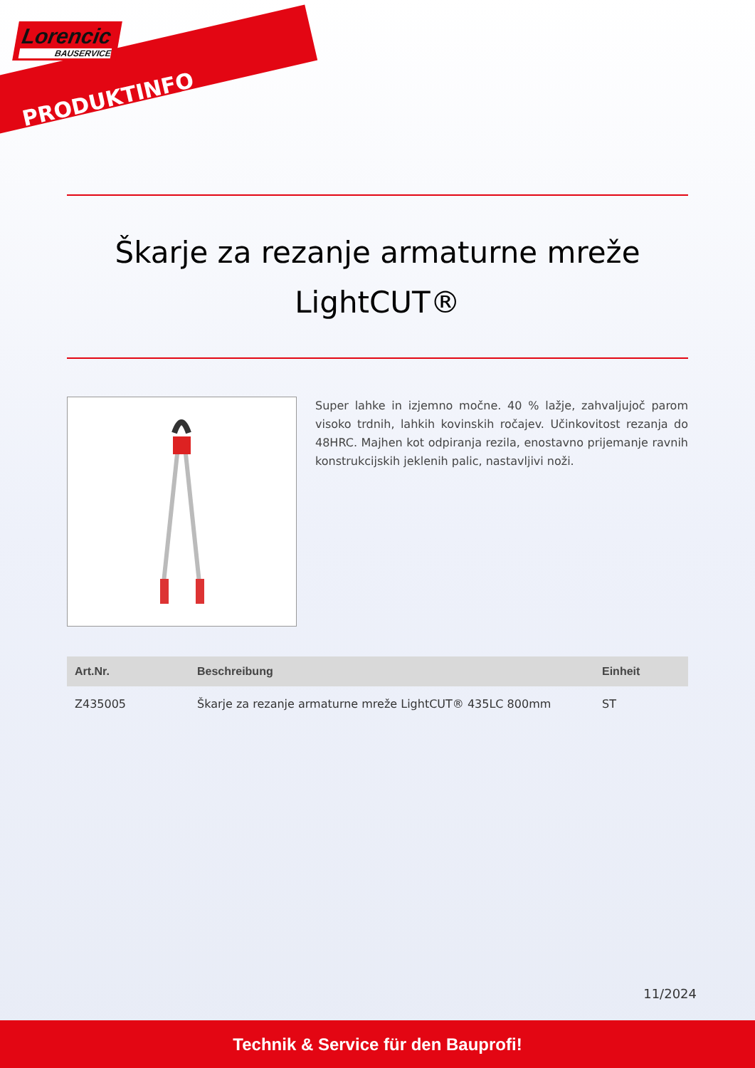Lorencic
BAUSERVICE
PRODUKTINFO
Škarje za rezanje armaturne mreže
LightCUT®
Super lahke in izjemno močne. 40 % lažje, zahvaljujoč parom visoko trdnih, lahkih kovinskih ročajev. Učinkovitost rezanja do 48HRC. Majhen kot odpiranja rezila, enostavno prijemanje ravnih konstrukcijskih jeklenih palic, nastavljivi noži.
| Art.Nr. | Beschreibung | Einheit |
| --- | --- | --- |
| Z435005 | Škarje za rezanje armaturne mreže LightCUT® 435LC 800mm | ST |
11/2024
Technik & Service für den Bauprofi!